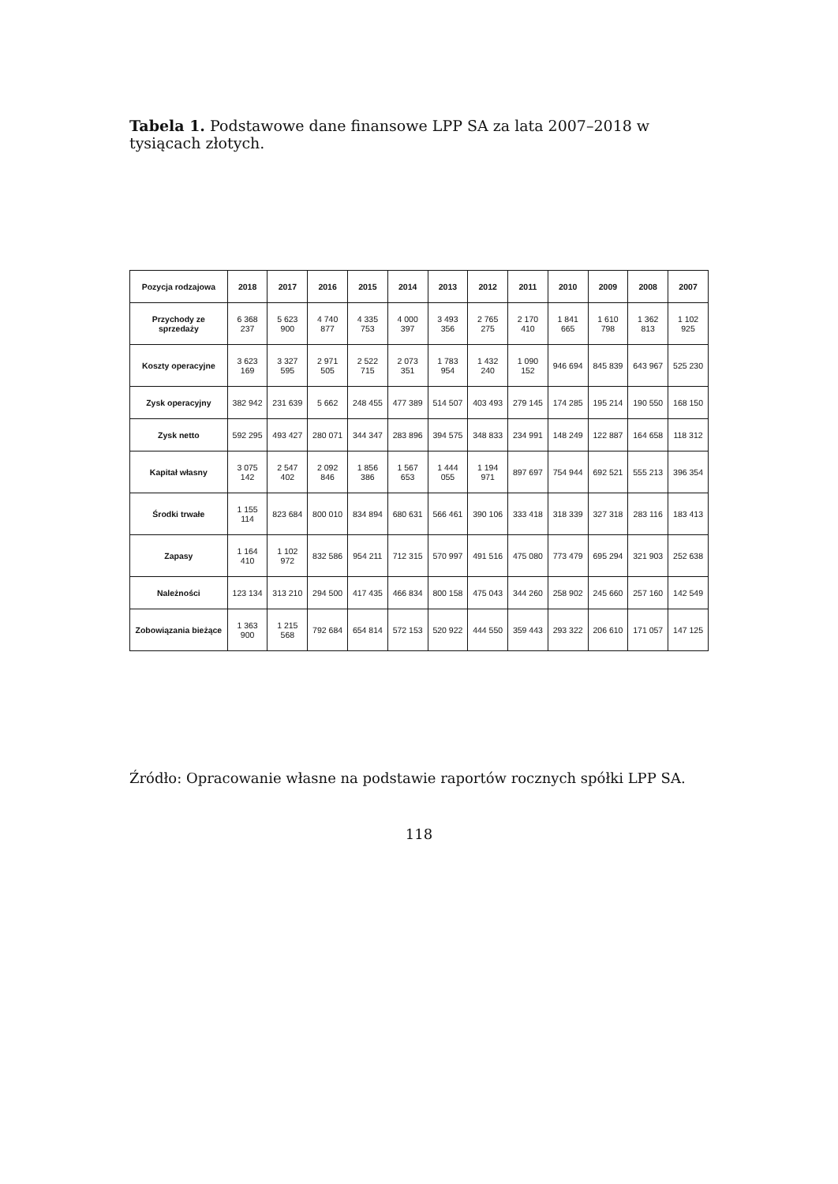Tabela 1. Podstawowe dane finansowe LPP SA za lata 2007–2018 w tysiącach złotych.
| Pozycja rodzajowa | 2018 | 2017 | 2016 | 2015 | 2014 | 2013 | 2012 | 2011 | 2010 | 2009 | 2008 | 2007 |
| --- | --- | --- | --- | --- | --- | --- | --- | --- | --- | --- | --- | --- |
| Przychody ze sprzedaży | 6 368 237 | 5 623 900 | 4 740 877 | 4 335 753 | 4 000 397 | 3 493 356 | 2 765 275 | 2 170 410 | 1 841 665 | 1 610 798 | 1 362 813 | 1 102 925 |
| Koszty operacyjne | 3 623 169 | 3 327 595 | 2 971 505 | 2 522 715 | 2 073 351 | 1 783 954 | 1 432 240 | 1 090 152 | 946 694 | 845 839 | 643 967 | 525 230 |
| Zysk operacyjny | 382 942 | 231 639 | 5 662 | 248 455 | 477 389 | 514 507 | 403 493 | 279 145 | 174 285 | 195 214 | 190 550 | 168 150 |
| Zysk netto | 592 295 | 493 427 | 280 071 | 344 347 | 283 896 | 394 575 | 348 833 | 234 991 | 148 249 | 122 887 | 164 658 | 118 312 |
| Kapitał własny | 3 075 142 | 2 547 402 | 2 092 846 | 1 856 386 | 1 567 653 | 1 444 055 | 1 194 971 | 897 697 | 754 944 | 692 521 | 555 213 | 396 354 |
| Środki trwałe | 1 155 114 | 823 684 | 800 010 | 834 894 | 680 631 | 566 461 | 390 106 | 333 418 | 318 339 | 327 318 | 283 116 | 183 413 |
| Zapasy | 1 164 410 | 1 102 972 | 832 586 | 954 211 | 712 315 | 570 997 | 491 516 | 475 080 | 773 479 | 695 294 | 321 903 | 252 638 |
| Należności | 123 134 | 313 210 | 294 500 | 417 435 | 466 834 | 800 158 | 475 043 | 344 260 | 258 902 | 245 660 | 257 160 | 142 549 |
| Zobowiązania bieżące | 1 363 900 | 1 215 568 | 792 684 | 654 814 | 572 153 | 520 922 | 444 550 | 359 443 | 293 322 | 206 610 | 171 057 | 147 125 |
Źródło: Opracowanie własne na podstawie raportów rocznych spółki LPP SA.
118